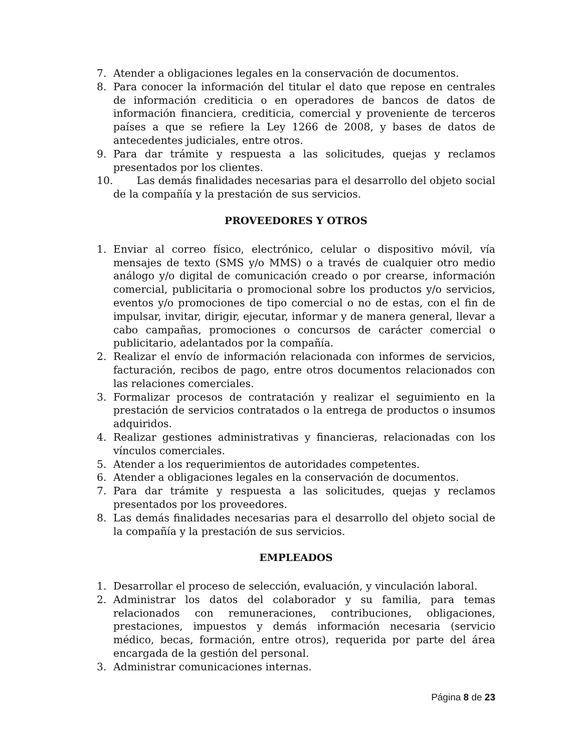7. Atender a obligaciones legales en la conservación de documentos.
8. Para conocer la información del titular el dato que repose en centrales de información crediticia o en operadores de bancos de datos de información financiera, crediticia, comercial y proveniente de terceros países a que se refiere la Ley 1266 de 2008, y bases de datos de antecedentes judiciales, entre otros.
9. Para dar trámite y respuesta a las solicitudes, quejas y reclamos presentados por los clientes.
10. Las demás finalidades necesarias para el desarrollo del objeto social de la compañía y la prestación de sus servicios.
PROVEEDORES Y OTROS
1. Enviar al correo físico, electrónico, celular o dispositivo móvil, vía mensajes de texto (SMS y/o MMS) o a través de cualquier otro medio análogo y/o digital de comunicación creado o por crearse, información comercial, publicitaria o promocional sobre los productos y/o servicios, eventos y/o promociones de tipo comercial o no de estas, con el fin de impulsar, invitar, dirigir, ejecutar, informar y de manera general, llevar a cabo campañas, promociones o concursos de carácter comercial o publicitario, adelantados por la compañía.
2. Realizar el envío de información relacionada con informes de servicios, facturación, recibos de pago, entre otros documentos relacionados con las relaciones comerciales.
3. Formalizar procesos de contratación y realizar el seguimiento en la prestación de servicios contratados o la entrega de productos o insumos adquiridos.
4. Realizar gestiones administrativas y financieras, relacionadas con los vínculos comerciales.
5. Atender a los requerimientos de autoridades competentes.
6. Atender a obligaciones legales en la conservación de documentos.
7. Para dar trámite y respuesta a las solicitudes, quejas y reclamos presentados por los proveedores.
8. Las demás finalidades necesarias para el desarrollo del objeto social de la compañía y la prestación de sus servicios.
EMPLEADOS
1. Desarrollar el proceso de selección, evaluación, y vinculación laboral.
2. Administrar los datos del colaborador y su familia, para temas relacionados con remuneraciones, contribuciones, obligaciones, prestaciones, impuestos y demás información necesaria (servicio médico, becas, formación, entre otros), requerida por parte del área encargada de la gestión del personal.
3. Administrar comunicaciones internas.
Página 8 de 23